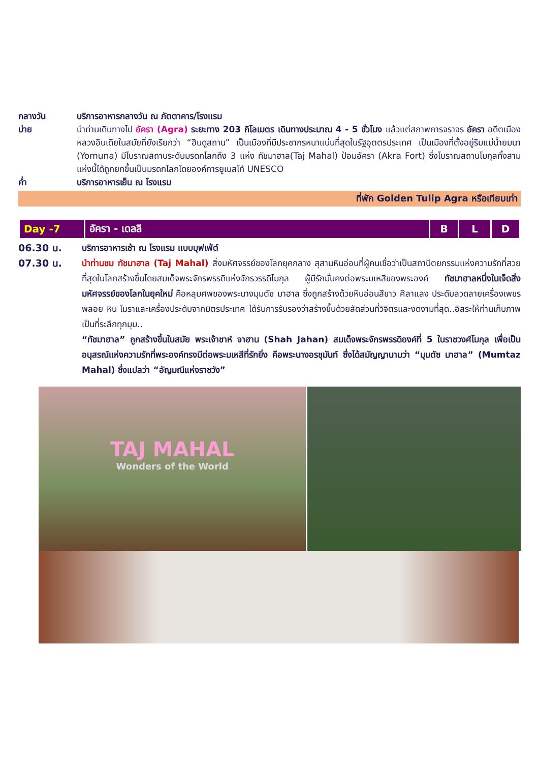กลางวัน บริการอาหารกลางวัน ณ ภัตตาคาร/โรงแรม
บ่าย นำท่านเดินทางไป อัครา (Agra) ระยะทาง 203 กิโลเมตร เดินทางประมาณ 4 - 5 ชั่วโมง แล้วแต่สภาพการจราจร อัครา อดีตเมืองหลวงอินเดียในสมัยที่ยังเรียกว่า “ฮินดูสถาน” เป็นเมืองที่มีประชากรหนาแน่นที่สุดในรัฐอุตตรประเทศ เป็นเมืองที่ตั้งอยู่ริมแม่น้ำยมนา (Yomuna) มีโบราณสถานระดับมรดกโลกถึง 3 แห่ง ทัชมาฮาล(Taj Mahal) ป้อมอัครา (Akra Fort) ซึ่งโบราณสถานโมกุลทั้งสามแห่งนี้ได้ถูกยกขึ้นเป็นมรดกโลกโดยองค์การยูเนสโก้ UNESCO
ค่ำ บริการอาหารเย็น ณ โรงแรม
ที่พัก Golden Tulip Agra หรือเทียบเท่า
| Day -7 | อัครา - เดลลี | B | L | D |
06.30 น. บริการอาหารเช้า ณ โรงแรม แบบบุฟเฟ่ต์
07.30 น. นำท่านชม ทัชมาฮาล (Taj Mahal) สิ่งมหัศจรรย์ของโลกยุคกลาง สุสานหินอ่อนที่ผู้คนเชื่อว่าเป็นสถาปัตยกรรมแห่งความรักที่สวยที่สุดในโลกสร้างขึ้นโดยสมเด็จพระจักรพรรดิแห่งจักรวรรดิโมกุล ผู้มีรักมั่นคงต่อพระมเหสีของพระองค์ ทัชมาฮาลหนึ่งในเจ็ดสิ่งมหัศจรรย์ของโลกในยุคใหม่ คือหลุมศพของพระนางมุมตัซ มาฮาล ซึ่งถูกสร้างด้วยหินอ่อนสีขาว ศิลาแลง ประดับลวดลายเครื่องเพชรพลอย หิน โมราและเครื่องประดับจากมิตรประเทศ ได้รับการรับรองว่าสร้างขึ้นด้วยสัดส่วนที่วิจิตรและงดงามที่สุด..อิสระให้ท่านเก็บภาพเป็นที่ระลึกทุกมุม..
“ทัชมาฮาล” ถูกสร้างขึ้นในสมัย พระเจ้าชาห์ จาฮาน (Shah Jahan) สมเด็จพระจักรพรรดิองค์ที่ 5 ในราชวงศ์โมกุล เพื่อเป็นอนุสรณ์แห่งความรักที่พระองค์ทรงมีต่อพระมเหสีที่รักยิ่ง คือพระนางอรชุมันท์ ซึ่งได้สมัญญานามว่า “มุมตัซ มาฮาล” (Mumtaz Mahal) ซึ่งแปลว่า “อัญมณีแห่งราชวัง”
TAJ MAHAL
Wonders of the World